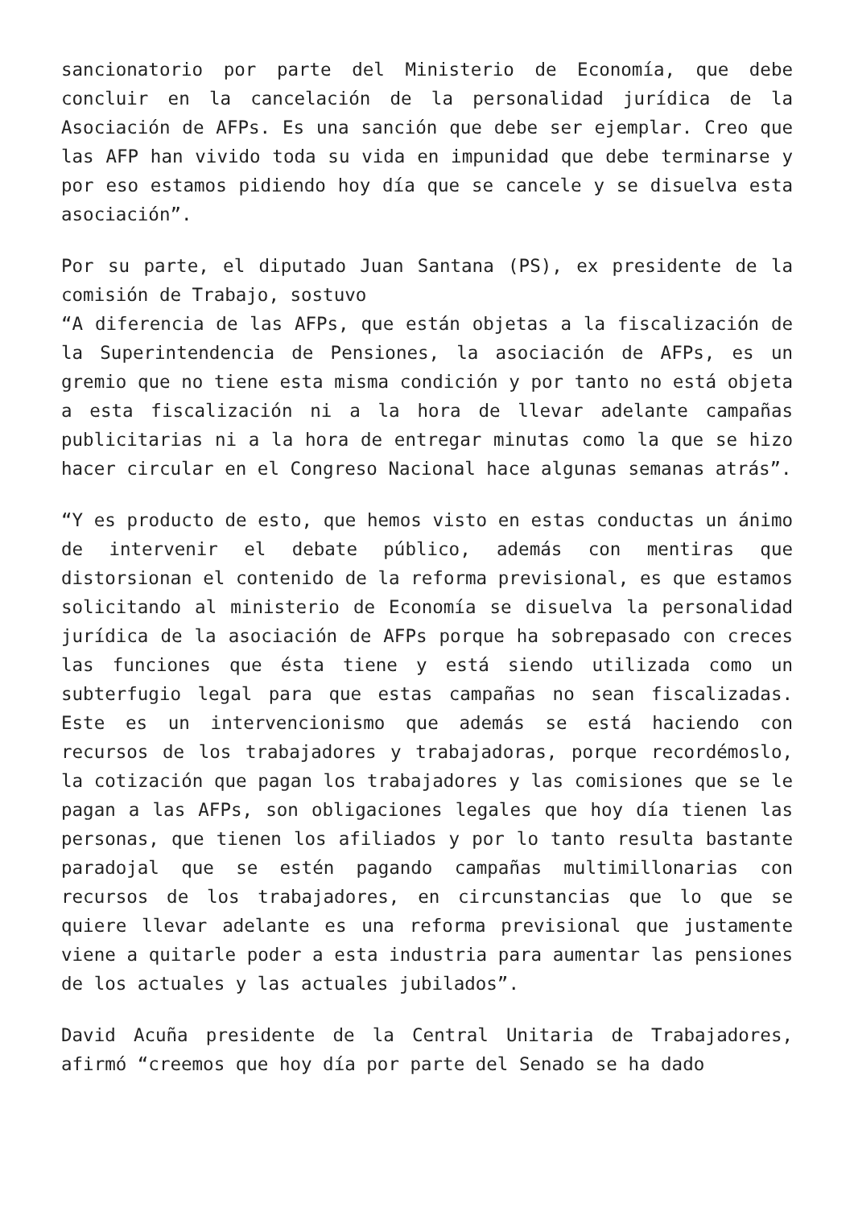sancionatorio por parte del Ministerio de Economía, que debe concluir en la cancelación de la personalidad jurídica de la Asociación de AFPs. Es una sanción que debe ser ejemplar. Creo que las AFP han vivido toda su vida en impunidad que debe terminarse y por eso estamos pidiendo hoy día que se cancele y se disuelva esta asociación”.
Por su parte, el diputado Juan Santana (PS), ex presidente de la comisión de Trabajo, sostuvo
“A diferencia de las AFPs, que están objetas a la fiscalización de la Superintendencia de Pensiones, la asociación de AFPs, es un gremio que no tiene esta misma condición y por tanto no está objeta a esta fiscalización ni a la hora de llevar adelante campañas publicitarias ni a la hora de entregar minutas como la que se hizo hacer circular en el Congreso Nacional hace algunas semanas atrás”.
“Y es producto de esto, que hemos visto en estas conductas un ánimo de intervenir el debate público, además con mentiras que distorsionan el contenido de la reforma previsional, es que estamos solicitando al ministerio de Economía se disuelva la personalidad jurídica de la asociación de AFPs porque ha sobrepasado con creces las funciones que ésta tiene y está siendo utilizada como un subterfugio legal para que estas campañas no sean fiscalizadas. Este es un intervencionismo que además se está haciendo con recursos de los trabajadores y trabajadoras, porque recordémoslo, la cotización que pagan los trabajadores y las comisiones que se le pagan a las AFPs, son obligaciones legales que hoy día tienen las personas, que tienen los afiliados y por lo tanto resulta bastante paradojal que se estén pagando campañas multimillonarias con recursos de los trabajadores, en circunstancias que lo que se quiere llevar adelante es una reforma previsional que justamente viene a quitarle poder a esta industria para aumentar las pensiones de los actuales y las actuales jubilados”.
David Acuña presidente de la Central Unitaria de Trabajadores, afirmó “creemos que hoy día por parte del Senado se ha dado